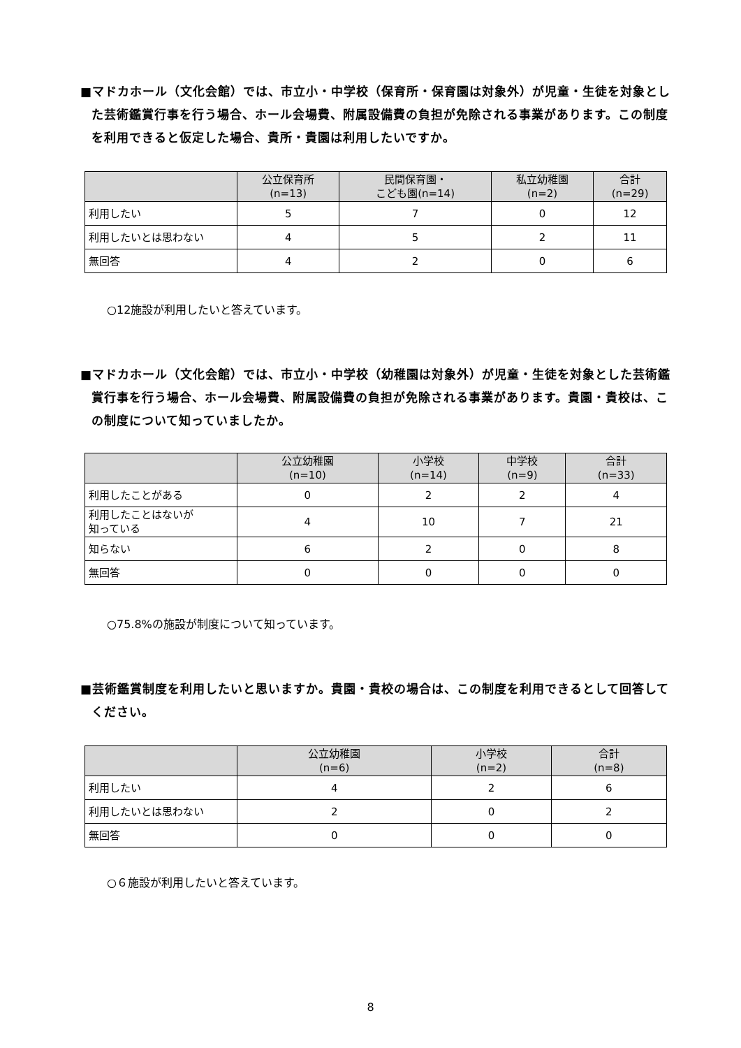■マドカホール（文化会館）では、市立小・中学校（保育所・保育園は対象外）が児童・生徒を対象とした芸術鑑賞行事を行う場合、ホール会場費、附属設備費の負担が免除される事業があります。この制度を利用できると仮定した場合、貴所・貴園は利用したいですか。
| | 公立保育所 (n=13) | 民間保育園・ こども園(n=14) | 私立幼稚園 (n=2) | 合計 (n=29) |
| --- | --- | --- | --- | --- |
| 利用したい | 5 | 7 | 0 | 12 |
| 利用したいとは思わない | 4 | 5 | 2 | 11 |
| 無回答 | 4 | 2 | 0 | 6 |
○12施設が利用したいと答えています。
■マドカホール（文化会館）では、市立小・中学校（幼稚園は対象外）が児童・生徒を対象とした芸術鑑賞行事を行う場合、ホール会場費、附属設備費の負担が免除される事業があります。貴園・貴校は、この制度について知っていましたか。
| | 公立幼稚園 (n=10) | 小学校 (n=14) | 中学校 (n=9) | 合計 (n=33) |
| --- | --- | --- | --- | --- |
| 利用したことがある | 0 | 2 | 2 | 4 |
| 利用したことはないが 知っている | 4 | 10 | 7 | 21 |
| 知らない | 6 | 2 | 0 | 8 |
| 無回答 | 0 | 0 | 0 | 0 |
○75.8%の施設が制度について知っています。
■芸術鑑賞制度を利用したいと思いますか。貴園・貴校の場合は、この制度を利用できるとして回答してください。
| | 公立幼稚園 (n=6) | 小学校 (n=2) | 合計 (n=8) |
| --- | --- | --- | --- |
| 利用したい | 4 | 2 | 6 |
| 利用したいとは思わない | 2 | 0 | 2 |
| 無回答 | 0 | 0 | 0 |
○６施設が利用したいと答えています。
8